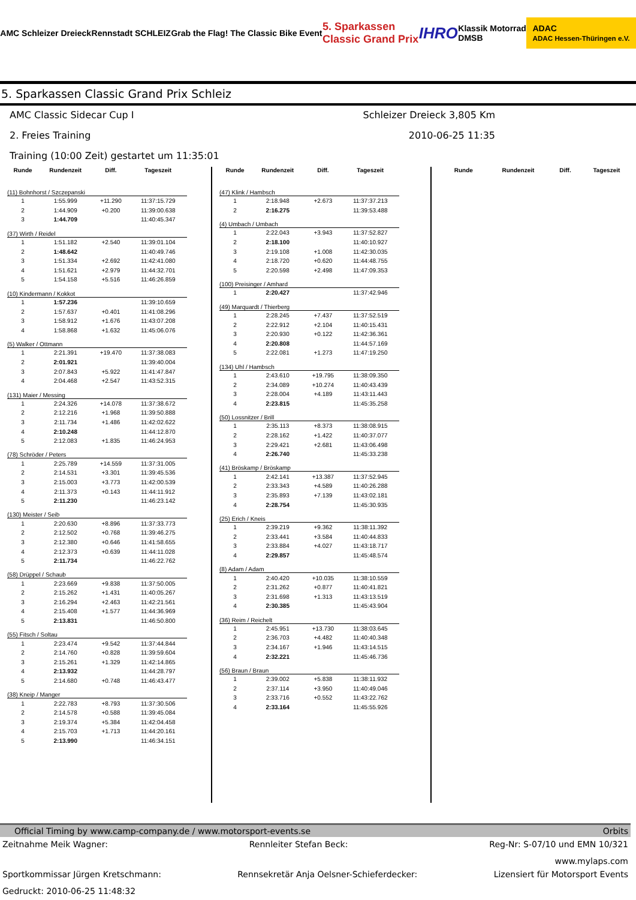AMC Schleizer Dreieck Rennstadt SCHLEIZ Grab the Flag! The Classic Bike Event 5. Sparkassen
Classic Grand Prix IHRO Klassik Motorrad
DMSB ADAC
ADAC Hessen-Thüringen e.V.
5. Sparkassen Classic Grand Prix Schleiz
AMC Classic Sidecar Cup I Schleizer Dreieck 3,805 Km
2. Freies Training 2010-06-25 11:35
Training (10:00 Zeit) gestartet um 11:35:01
| Runde | Rundenzeit | Diff. | Tageszeit |
| --- | --- | --- | --- |
| (11) Bohnhorst / Szczepanski | | | |
| 1 | 1:55.999 | +11.290 | 11:37:15.729 |
| 2 | 1:44.909 | +0.200 | 11:39:00.638 |
| 3 | 1:44.709 | | 11:40:45.347 |
| (37) Wirth / Reidel | | | |
| 1 | 1:51.182 | +2.540 | 11:39:01.104 |
| 2 | 1:48.642 | | 11:40:49.746 |
| 3 | 1:51.334 | +2.692 | 11:42:41.080 |
| 4 | 1:51.621 | +2.979 | 11:44:32.701 |
| 5 | 1:54.158 | +5.516 | 11:46:26.859 |
| (10) Kindermann / Kokkot | | | |
| 1 | 1:57.236 | | 11:39:10.659 |
| 2 | 1:57.637 | +0.401 | 11:41:08.296 |
| 3 | 1:58.912 | +1.676 | 11:43:07.208 |
| 4 | 1:58.868 | +1.632 | 11:45:06.076 |
| (5) Walker / Ottmann | | | |
| 1 | 2:21.391 | +19.470 | 11:37:38.083 |
| 2 | 2:01.921 | | 11:39:40.004 |
| 3 | 2:07.843 | +5.922 | 11:41:47.847 |
| 4 | 2:04.468 | +2.547 | 11:43:52.315 |
| (131) Maier / Messing | | | |
| 1 | 2:24.326 | +14.078 | 11:37:38.672 |
| 2 | 2:12.216 | +1.968 | 11:39:50.888 |
| 3 | 2:11.734 | +1.486 | 11:42:02.622 |
| 4 | 2:10.248 | | 11:44:12.870 |
| 5 | 2:12.083 | +1.835 | 11:46:24.953 |
| (78) Schröder / Peters | | | |
| 1 | 2:25.789 | +14.559 | 11:37:31.005 |
| 2 | 2:14.531 | +3.301 | 11:39:45.536 |
| 3 | 2:15.003 | +3.773 | 11:42:00.539 |
| 4 | 2:11.373 | +0.143 | 11:44:11.912 |
| 5 | 2:11.230 | | 11:46:23.142 |
| (130) Meister / Seib | | | |
| 1 | 2:20.630 | +8.896 | 11:37:33.773 |
| 2 | 2:12.502 | +0.768 | 11:39:46.275 |
| 3 | 2:12.380 | +0.646 | 11:41:58.655 |
| 4 | 2:12.373 | +0.639 | 11:44:11.028 |
| 5 | 2:11.734 | | 11:46:22.762 |
| (58) Drüppel / Schaub | | | |
| 1 | 2:23.669 | +9.838 | 11:37:50.005 |
| 2 | 2:15.262 | +1.431 | 11:40:05.267 |
| 3 | 2:16.294 | +2.463 | 11:42:21.561 |
| 4 | 2:15.408 | +1.577 | 11:44:36.969 |
| 5 | 2:13.831 | | 11:46:50.800 |
| (55) Fitsch / Soltau | | | |
| 1 | 2:23.474 | +9.542 | 11:37:44.844 |
| 2 | 2:14.760 | +0.828 | 11:39:59.604 |
| 3 | 2:15.261 | +1.329 | 11:42:14.865 |
| 4 | 2:13.932 | | 11:44:28.797 |
| 5 | 2:14.680 | +0.748 | 11:46:43.477 |
| (38) Kneip / Manger | | | |
| 1 | 2:22.783 | +8.793 | 11:37:30.506 |
| 2 | 2:14.578 | +0.588 | 11:39:45.084 |
| 3 | 2:19.374 | +5.384 | 11:42:04.458 |
| 4 | 2:15.703 | +1.713 | 11:44:20.161 |
| 5 | 2:13.990 | | 11:46:34.151 |
| Runde | Rundenzeit | Diff. | Tageszeit |
| --- | --- | --- | --- |
| (47) Klink / Hambsch | | | |
| 1 | 2:18.948 | +2.673 | 11:37:37.213 |
| 2 | 2:16.275 | | 11:39:53.488 |
| (4) Umbach / Umbach | | | |
| 1 | 2:22.043 | +3.943 | 11:37:52.827 |
| 2 | 2:18.100 | | 11:40:10.927 |
| 3 | 2:19.108 | +1.008 | 11:42:30.035 |
| 4 | 2:18.720 | +0.620 | 11:44:48.755 |
| 5 | 2:20.598 | +2.498 | 11:47:09.353 |
| (100) Preisinger / Amhard | | | |
| 1 | 2:20.427 | | 11:37:42.946 |
| (49) Marquardt / Thierberg | | | |
| 1 | 2:28.245 | +7.437 | 11:37:52.519 |
| 2 | 2:22.912 | +2.104 | 11:40:15.431 |
| 3 | 2:20.930 | +0.122 | 11:42:36.361 |
| 4 | 2:20.808 | | 11:44:57.169 |
| 5 | 2:22.081 | +1.273 | 11:47:19.250 |
| (134) Uhl / Hambsch | | | |
| 1 | 2:43.610 | +19.795 | 11:38:09.350 |
| 2 | 2:34.089 | +10.274 | 11:40:43.439 |
| 3 | 2:28.004 | +4.189 | 11:43:11.443 |
| 4 | 2:23.815 | | 11:45:35.258 |
| (50) Lossnitzer / Brill | | | |
| 1 | 2:35.113 | +8.373 | 11:38:08.915 |
| 2 | 2:28.162 | +1.422 | 11:40:37.077 |
| 3 | 2:29.421 | +2.681 | 11:43:06.498 |
| 4 | 2:26.740 | | 11:45:33.238 |
| (41) Bröskamp / Bröskamp | | | |
| 1 | 2:42.141 | +13.387 | 11:37:52.945 |
| 2 | 2:33.343 | +4.589 | 11:40:26.288 |
| 3 | 2:35.893 | +7.139 | 11:43:02.181 |
| 4 | 2:28.754 | | 11:45:30.935 |
| (25) Erich / Kneis | | | |
| 1 | 2:39.219 | +9.362 | 11:38:11.392 |
| 2 | 2:33.441 | +3.584 | 11:40:44.833 |
| 3 | 2:33.884 | +4.027 | 11:43:18.717 |
| 4 | 2:29.857 | | 11:45:48.574 |
| (8) Adam / Adam | | | |
| 1 | 2:40.420 | +10.035 | 11:38:10.559 |
| 2 | 2:31.262 | +0.877 | 11:40:41.821 |
| 3 | 2:31.698 | +1.313 | 11:43:13.519 |
| 4 | 2:30.385 | | 11:45:43.904 |
| (36) Reim / Reichelt | | | |
| 1 | 2:45.951 | +13.730 | 11:38:03.645 |
| 2 | 2:36.703 | +4.482 | 11:40:40.348 |
| 3 | 2:34.167 | +1.946 | 11:43:14.515 |
| 4 | 2:32.221 | | 11:45:46.736 |
| (56) Braun / Braun | | | |
| 1 | 2:39.002 | +5.838 | 11:38:11.932 |
| 2 | 2:37.114 | +3.950 | 11:40:49.046 |
| 3 | 2:33.716 | +0.552 | 11:43:22.762 |
| 4 | 2:33.164 | | 11:45:55.926 |
| Runde | Rundenzeit | Diff. | Tageszeit |
| --- | --- | --- | --- |
Official Timing by www.camp-company.de / www.motorsport-events.se Orbits
Zeitnahme Meik Wagner: Rennleiter Stefan Beck: Reg-Nr: S-07/10 und EMN 10/321
www.mylaps.com
Sportkommissar Jürgen Kretschmann: Rennsekretär Anja Oelsner-Schieferdecker: Lizensiert für Motorsport Events
Gedruckt: 2010-06-25 11:48:32